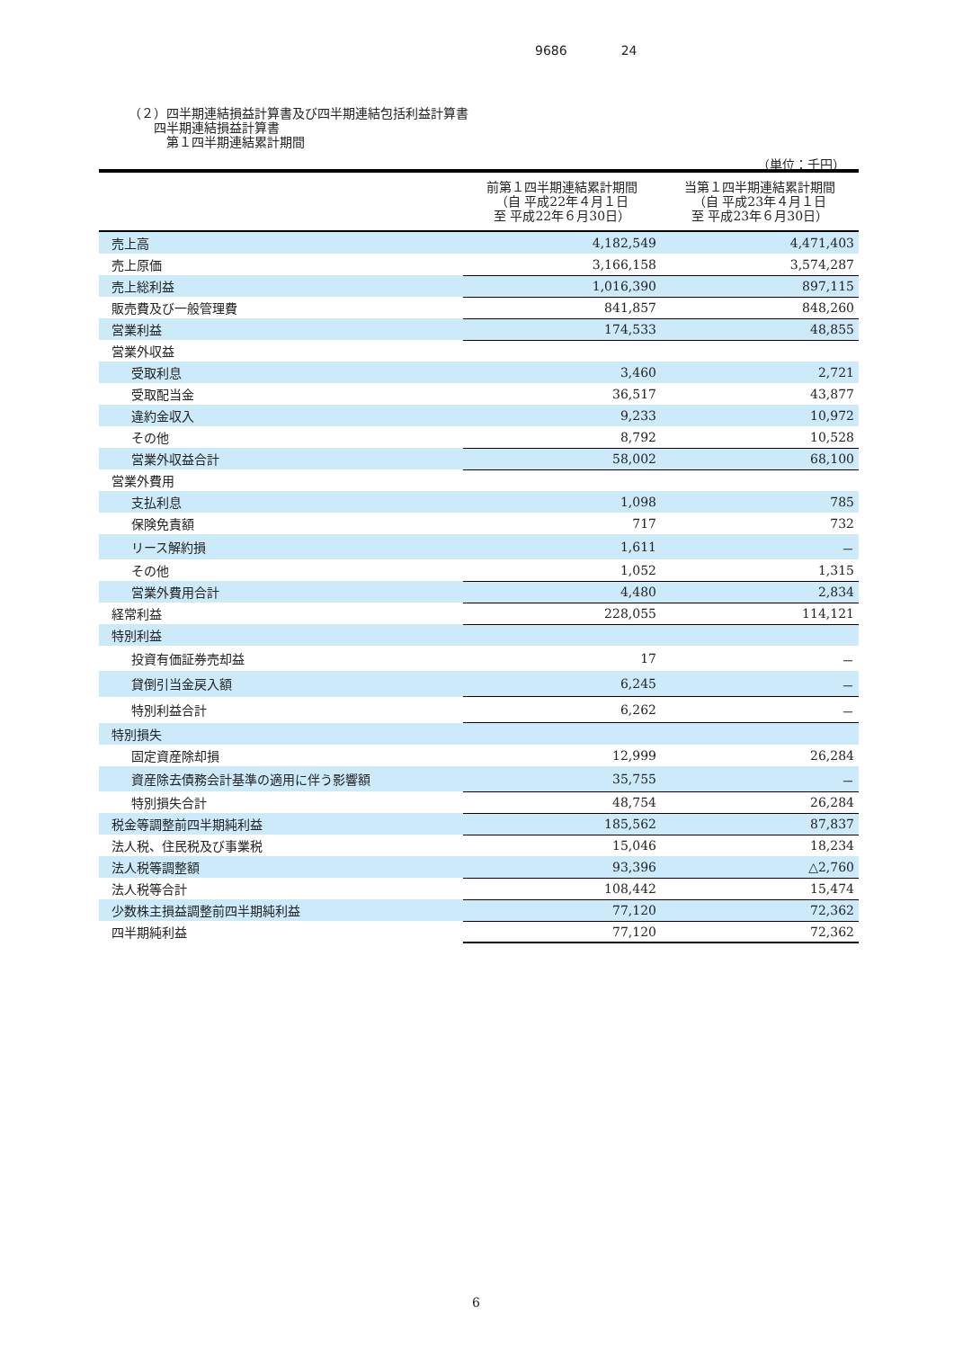9686 24
（２）四半期連結損益計算書及び四半期連結包括利益計算書
　　四半期連結損益計算書
　　　第１四半期連結累計期間
（単位：千円）
| | 前第１四半期連結累計期間 （自 平成22年４月１日 至 平成22年６月30日） | 当第１四半期連結累計期間 （自 平成23年４月１日 至 平成23年６月30日） |
| --- | --- | --- |
| 売上高 | 4,182,549 | 4,471,403 |
| 売上原価 | 3,166,158 | 3,574,287 |
| 売上総利益 | 1,016,390 | 897,115 |
| 販売費及び一般管理費 | 841,857 | 848,260 |
| 営業利益 | 174,533 | 48,855 |
| 営業外収益 | | |
| 受取利息 | 3,460 | 2,721 |
| 受取配当金 | 36,517 | 43,877 |
| 違約金収入 | 9,233 | 10,972 |
| その他 | 8,792 | 10,528 |
| 営業外収益合計 | 58,002 | 68,100 |
| 営業外費用 | | |
| 支払利息 | 1,098 | 785 |
| 保険免責額 | 717 | 732 |
| リース解約損 | 1,611 | － |
| その他 | 1,052 | 1,315 |
| 営業外費用合計 | 4,480 | 2,834 |
| 経常利益 | 228,055 | 114,121 |
| 特別利益 | | |
| 投資有価証券売却益 | 17 | － |
| 貸倒引当金戻入額 | 6,245 | － |
| 特別利益合計 | 6,262 | － |
| 特別損失 | | |
| 固定資産除却損 | 12,999 | 26,284 |
| 資産除去債務会計基準の適用に伴う影響額 | 35,755 | － |
| 特別損失合計 | 48,754 | 26,284 |
| 税金等調整前四半期純利益 | 185,562 | 87,837 |
| 法人税、住民税及び事業税 | 15,046 | 18,234 |
| 法人税等調整額 | 93,396 | △2,760 |
| 法人税等合計 | 108,442 | 15,474 |
| 少数株主損益調整前四半期純利益 | 77,120 | 72,362 |
| 四半期純利益 | 77,120 | 72,362 |
6